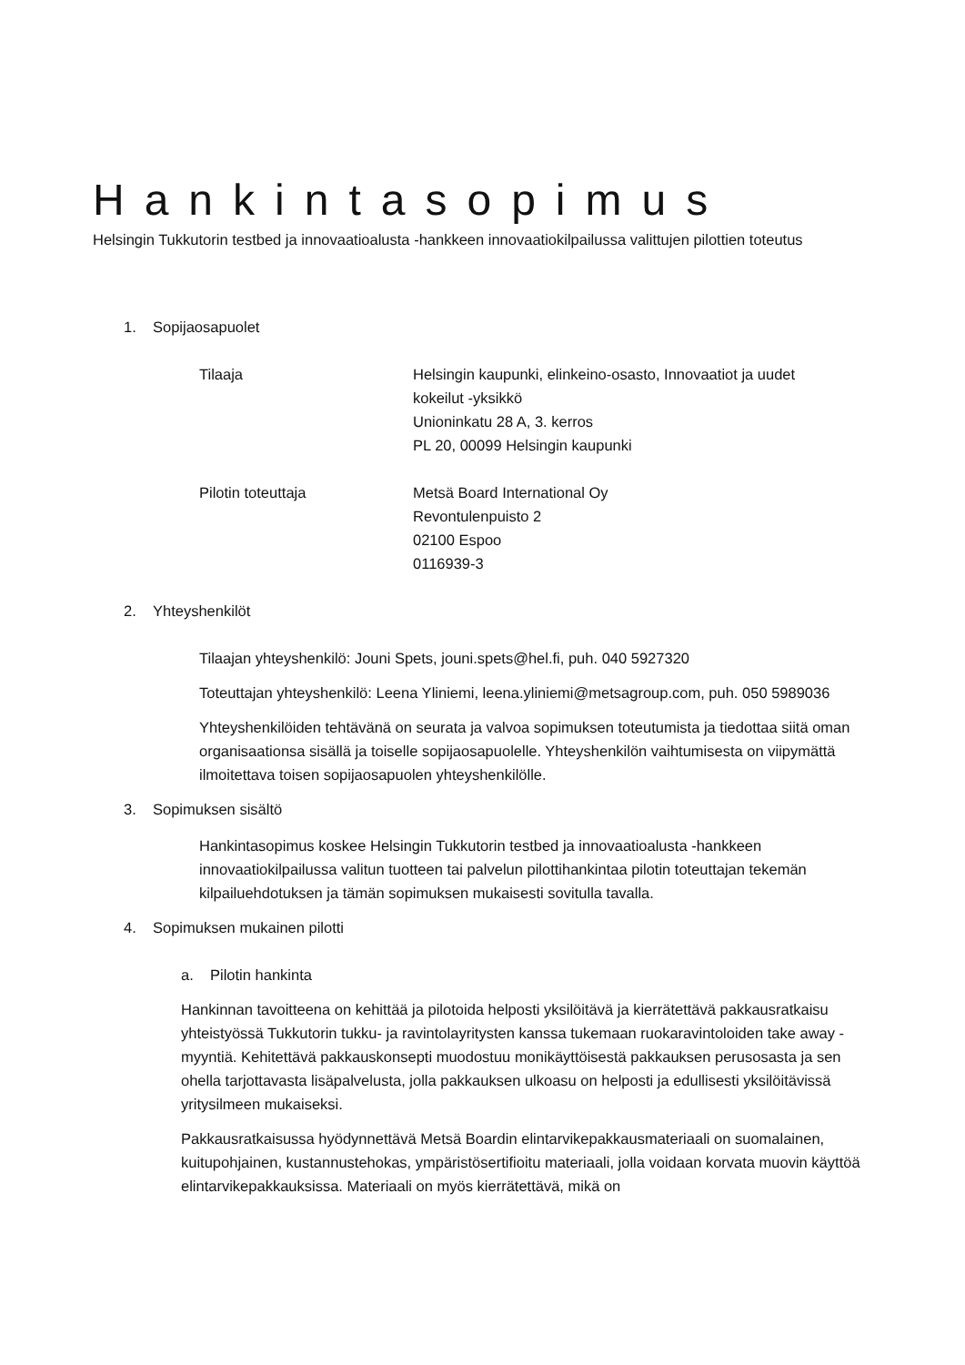Hankintasopimus
Helsingin Tukkutorin testbed ja innovaatioalusta -hankkeen innovaatiokilpailussa valittujen pilottien toteutus
1. Sopijaosapuolet
Tilaaja Helsingin kaupunki, elinkeino-osasto, Innovaatiot ja uudet
kokeilut -yksikkö
Unioninkatu 28 A, 3. kerros
PL 20, 00099 Helsingin kaupunki
Pilotin toteuttaja Metsä Board International Oy
Revontulenpuisto 2
02100 Espoo
0116939-3
2. Yhteyshenkilöt
Tilaajan yhteyshenkilö: Jouni Spets, jouni.spets@hel.fi, puh. 040 5927320
Toteuttajan yhteyshenkilö: Leena Yliniemi, leena.yliniemi@metsagroup.com, puh. 050 5989036
Yhteyshenkilöiden tehtävänä on seurata ja valvoa sopimuksen toteutumista ja tiedottaa siitä oman organisaationsa sisällä ja toiselle sopijaosapuolelle. Yhteyshenkilön vaihtumisesta on viipymättä ilmoitettava toisen sopijaosapuolen yhteyshenkilölle.
3. Sopimuksen sisältö
Hankintasopimus koskee Helsingin Tukkutorin testbed ja innovaatioalusta -hankkeen innovaatiokilpailussa valitun tuotteen tai palvelun pilottihankintaa pilotin toteuttajan tekemän kilpailuehdotuksen ja tämän sopimuksen mukaisesti sovitulla tavalla.
4. Sopimuksen mukainen pilotti
a. Pilotin hankinta
Hankinnan tavoitteena on kehittää ja pilotoida helposti yksilöitävä ja kierrätettävä pakkausratkaisu yhteistyössä Tukkutorin tukku- ja ravintolayritysten kanssa tukemaan ruokaravintoloiden take away -myyntiä. Kehitettävä pakkauskonsepti muodostuu monikäyttöisestä pakkauksen perusosasta ja sen ohella tarjottavasta lisäpalvelusta, jolla pakkauksen ulkoasu on helposti ja edullisesti yksilöitävissä yritysilmeen mukaiseksi.
Pakkausratkaisussa hyödynnettävä Metsä Boardin elintarvikepakkausmateriaali on suomalainen, kuitupohjainen, kustannustehokas, ympäristösertifioitu materiaali, jolla voidaan korvata muovin käyttöä elintarvikepakkauksissa. Materiaali on myös kierrätettävä, mikä on